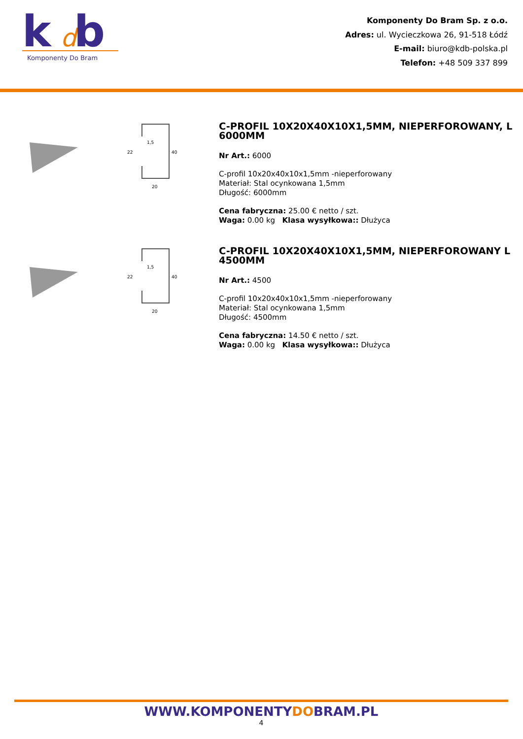k
d
b
Komponenty Do Bram
Komponenty Do Bram Sp. z o.o.
Adres: ul. Wycieczkowa 26, 91-518 Łódź
E-mail: biuro@kdb-polska.pl
Telefon: +48 509 337 899
1,5
22
40
20
C-PROFIL 10X20X40X10X1,5MM, NIEPERFOROWANY, L 6000MM
Nr Art.: 6000
C-profil 10x20x40x10x1,5mm -nieperforowany
Materiał: Stal ocynkowana 1,5mm
Długość: 6000mm
Cena fabryczna: 25.00 € netto / szt.
Waga: 0.00 kg Klasa wysyłkowa:: Dłużyca
1,5
22
40
20
C-PROFIL 10X20X40X10X1,5MM, NIEPERFOROWANY L 4500MM
Nr Art.: 4500
C-profil 10x20x40x10x1,5mm -nieperforowany
Materiał: Stal ocynkowana 1,5mm
Długość: 4500mm
Cena fabryczna: 14.50 € netto / szt.
Waga: 0.00 kg Klasa wysyłkowa:: Dłużyca
WWW.KOMPONENTYDOBRAM.PL
4